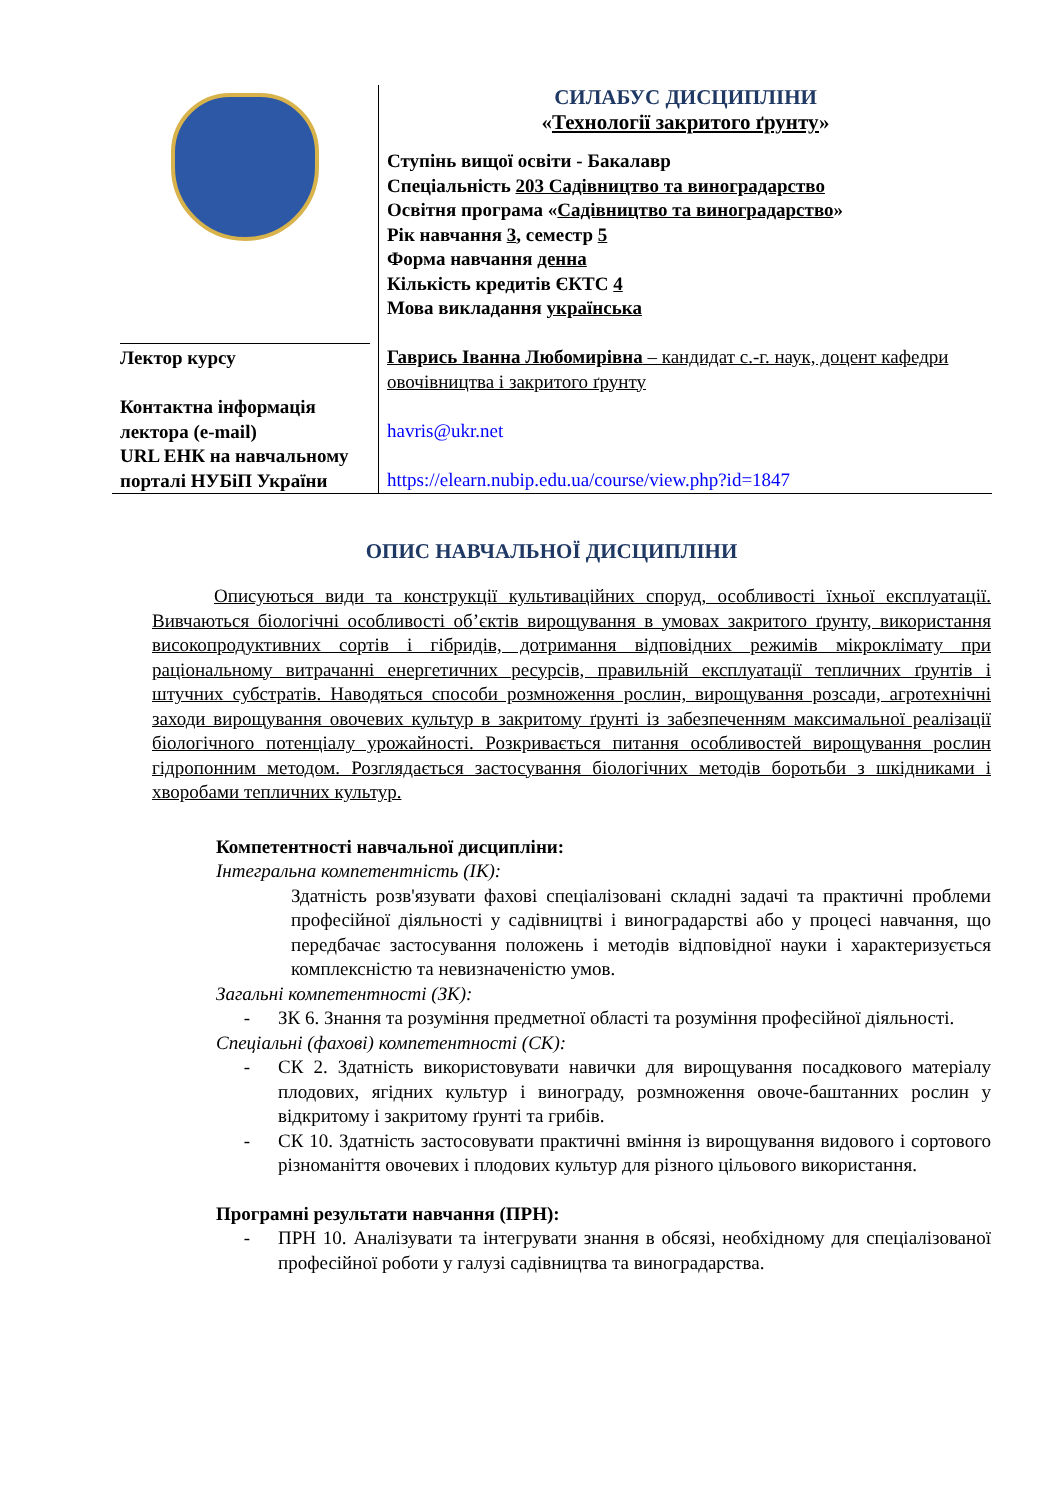| | СИЛАБУС ДИСЦИПЛІНИ « Технології закритого ґрунту » Ступінь вищої освіти - Бакалавр Спеціальність 203 Садівництво та виноградарство Освітня програма « Садівництво та виноградарство » Рік навчання 3 , семестр 5 Форма навчання денна Кількість кредитів ЄКТС 4 Мова викладання українська |
| Лектор курсу Контактна інформація лектора (e-mail) URL ЕНК на навчальному порталі НУБіП України | Гаврись Іванна Любомирівна – кандидат с.-г. наук, доцент кафедри овочівництва і закритого ґрунту havris@ukr.net https://elearn.nubip.edu.ua/course/view.php?id=1847 |
ОПИС НАВЧАЛЬНОЇ ДИСЦИПЛІНИ
Описуються види та конструкції культиваційних споруд, особливості їхньої експлуатації. Вивчаються біологічні особливості об’єктів вирощування в умовах закритого ґрунту, використання високопродуктивних сортів і гібридів, дотримання відповідних режимів мікроклімату при раціональному витрачанні енергетичних ресурсів, правильній експлуатації тепличних ґрунтів і штучних субстратів. Наводяться способи розмноження рослин, вирощування розсади, агротехнічні заходи вирощування овочевих культур в закритому ґрунті із забезпеченням максимальної реалізації біологічного потенціалу урожайності. Розкривається питання особливостей вирощування рослин гідропонним методом. Розглядається застосування біологічних методів боротьби з шкідниками і хворобами тепличних культур.
Компетентності навчальної дисципліни:
Інтегральна компетентність (ІК):
Здатність розв'язувати фахові спеціалізовані складні задачі та практичні проблеми професійної діяльності у садівництві і виноградарстві або у процесі навчання, що передбачає застосування положень і методів відповідної науки і характеризується комплексністю та невизначеністю умов.
Загальні компетентності (ЗК):
- ЗК 6. Знання та розуміння предметної області та розуміння професійної діяльності.
Спеціальні (фахові) компетентності (СК):
- СК 2. Здатність використовувати навички для вирощування посадкового матеріалу плодових, ягідних культур і винограду, розмноження овоче-баштанних рослин у відкритому і закритому ґрунті та грибів.
- СК 10. Здатність застосовувати практичні вміння із вирощування видового і сортового різноманіття овочевих і плодових культур для різного цільового використання.
Програмні результати навчання (ПРН):
- ПРН 10. Аналізувати та інтегрувати знання в обсязі, необхідному для спеціалізованої професійної роботи у галузі садівництва та виноградарства.